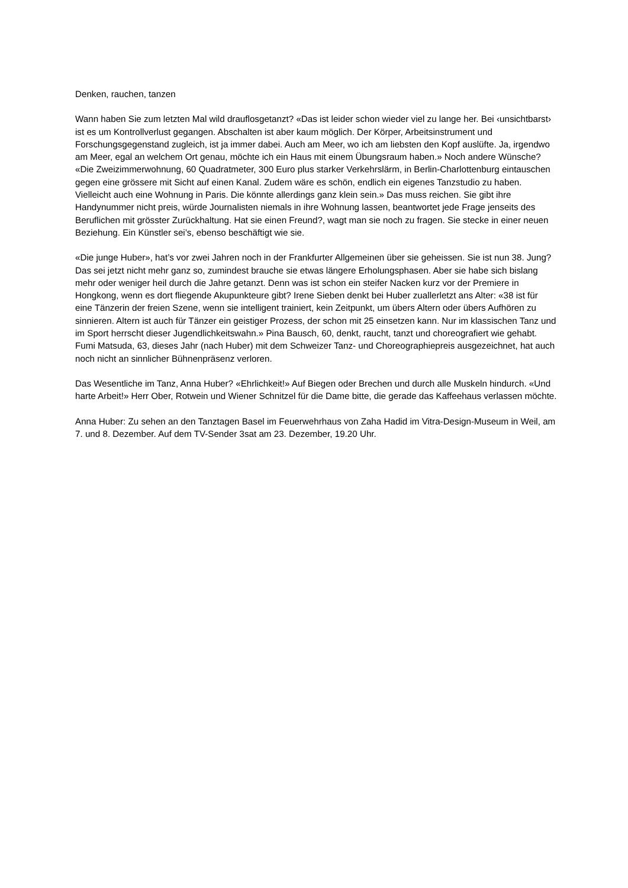Denken, rauchen, tanzen
Wann haben Sie zum letzten Mal wild drauflosgetanzt? «Das ist leider schon wieder viel zu lange her. Bei ‹unsichtbarst› ist es um Kontrollverlust gegangen. Abschalten ist aber kaum möglich. Der Körper, Arbeitsinstrument und Forschungsgegenstand zugleich, ist ja immer dabei. Auch am Meer, wo ich am liebsten den Kopf auslüfte. Ja, irgendwo am Meer, egal an welchem Ort genau, möchte ich ein Haus mit einem Übungsraum haben.» Noch andere Wünsche? «Die Zweizimmerwohnung, 60 Quadratmeter, 300 Euro plus starker Verkehrslärm, in Berlin-Charlottenburg eintauschen gegen eine grössere mit Sicht auf einen Kanal. Zudem wäre es schön, endlich ein eigenes Tanzstudio zu haben. Vielleicht auch eine Wohnung in Paris. Die könnte allerdings ganz klein sein.» Das muss reichen. Sie gibt ihre Handynummer nicht preis, würde Journalisten niemals in ihre Wohnung lassen, beantwortet jede Frage jenseits des Beruflichen mit grösster Zurückhaltung. Hat sie einen Freund?, wagt man sie noch zu fragen. Sie stecke in einer neuen Beziehung. Ein Künstler sei’s, ebenso beschäftigt wie sie.
«Die junge Huber», hat’s vor zwei Jahren noch in der Frankfurter Allgemeinen über sie geheissen. Sie ist nun 38. Jung? Das sei jetzt nicht mehr ganz so, zumindest brauche sie etwas längere Erholungsphasen. Aber sie habe sich bislang mehr oder weniger heil durch die Jahre getanzt. Denn was ist schon ein steifer Nacken kurz vor der Premiere in Hongkong, wenn es dort fliegende Akupunkteure gibt? Irene Sieben denkt bei Huber zuallerletzt ans Alter: «38 ist für eine Tänzerin der freien Szene, wenn sie intelligent trainiert, kein Zeitpunkt, um übers Altern oder übers Aufhören zu sinnieren. Altern ist auch für Tänzer ein geistiger Prozess, der schon mit 25 einsetzen kann. Nur im klassischen Tanz und im Sport herrscht dieser Jugendlichkeitswahn.» Pina Bausch, 60, denkt, raucht, tanzt und choreografiert wie gehabt. Fumi Matsuda, 63, dieses Jahr (nach Huber) mit dem Schweizer Tanz- und Choreographiepreis ausgezeichnet, hat auch noch nicht an sinnlicher Bühnenpräsenz verloren.
Das Wesentliche im Tanz, Anna Huber? «Ehrlichkeit!» Auf Biegen oder Brechen und durch alle Muskeln hindurch. «Und harte Arbeit!» Herr Ober, Rotwein und Wiener Schnitzel für die Dame bitte, die gerade das Kaffeehaus verlassen möchte.
Anna Huber: Zu sehen an den Tanztagen Basel im Feuerwehrhaus von Zaha Hadid im Vitra-Design-Museum in Weil, am 7. und 8. Dezember. Auf dem TV-Sender 3sat am 23. Dezember, 19.20 Uhr.